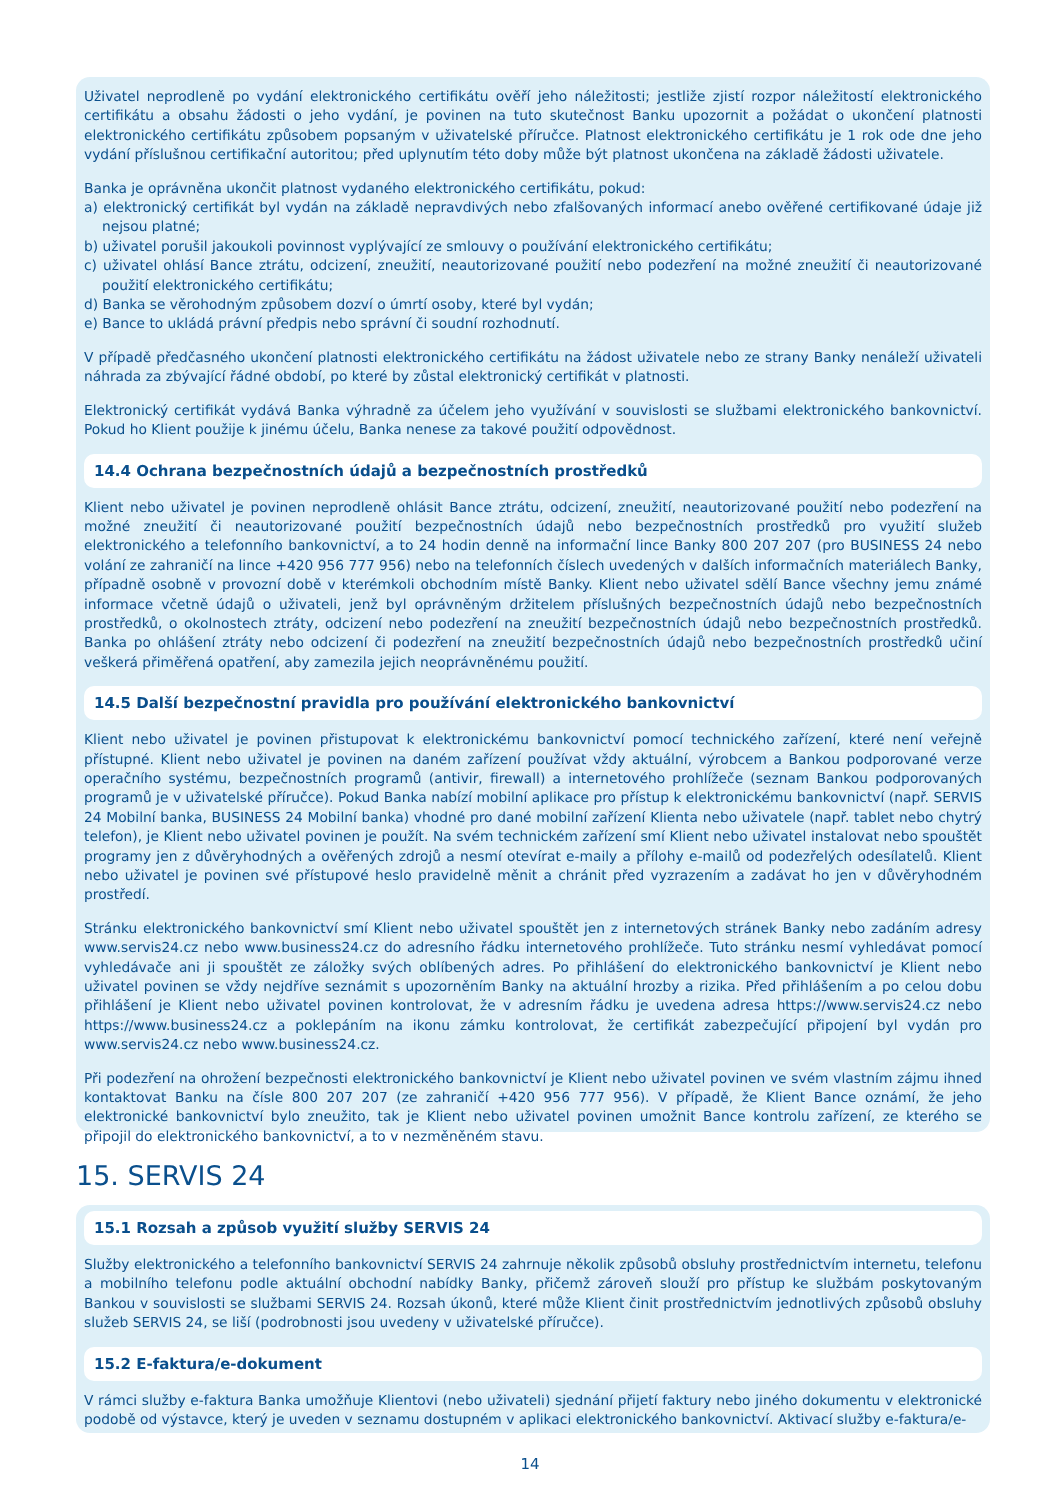Uživatel neprodleně po vydání elektronického certifikátu ověří jeho náležitosti; jestliže zjistí rozpor náležitostí elektronického certifikátu a obsahu žádosti o jeho vydání, je povinen na tuto skutečnost Banku upozornit a požádat o ukončení platnosti elektronického certifikátu způsobem popsaným v uživatelské příručce. Platnost elektronického certifikátu je 1 rok ode dne jeho vydání příslušnou certifikační autoritou; před uplynutím této doby může být platnost ukončena na základě žádosti uživatele.
Banka je oprávněna ukončit platnost vydaného elektronického certifikátu, pokud:
a) elektronický certifikát byl vydán na základě nepravdivých nebo zfalšovaných informací anebo ověřené certifikované údaje již nejsou platné;
b) uživatel porušil jakoukoli povinnost vyplývající ze smlouvy o používání elektronického certifikátu;
c) uživatel ohlásí Bance ztrátu, odcizení, zneužití, neautorizované použití nebo podezření na možné zneužití či neautorizované použití elektronického certifikátu;
d) Banka se věrohodným způsobem dozví o úmrtí osoby, které byl vydán;
e) Bance to ukládá právní předpis nebo správní či soudní rozhodnutí.
V případě předčasného ukončení platnosti elektronického certifikátu na žádost uživatele nebo ze strany Banky nenáleží uživateli náhrada za zbývající řádné období, po které by zůstal elektronický certifikát v platnosti.
Elektronický certifikát vydává Banka výhradně za účelem jeho využívání v souvislosti se službami elektronického bankovnictví. Pokud ho Klient použije k jinému účelu, Banka nenese za takové použití odpovědnost.
14.4 Ochrana bezpečnostních údajů a bezpečnostních prostředků
Klient nebo uživatel je povinen neprodleně ohlásit Bance ztrátu, odcizení, zneužití, neautorizované použití nebo podezření na možné zneužití či neautorizované použití bezpečnostních údajů nebo bezpečnostních prostředků pro využití služeb elektronického a telefonního bankovnictví, a to 24 hodin denně na informační lince Banky 800 207 207 (pro BUSINESS 24 nebo volání ze zahraničí na lince +420 956 777 956) nebo na telefonních číslech uvedených v dalších informačních materiálech Banky, případně osobně v provozní době v kterémkoli obchodním místě Banky. Klient nebo uživatel sdělí Bance všechny jemu známé informace včetně údajů o uživateli, jenž byl oprávněným držitelem příslušných bezpečnostních údajů nebo bezpečnostních prostředků, o okolnostech ztráty, odcizení nebo podezření na zneužití bezpečnostních údajů nebo bezpečnostních prostředků. Banka po ohlášení ztráty nebo odcizení či podezření na zneužití bezpečnostních údajů nebo bezpečnostních prostředků učiní veškerá přiměřená opatření, aby zamezila jejich neoprávněnému použití.
14.5 Další bezpečnostní pravidla pro používání elektronického bankovnictví
Klient nebo uživatel je povinen přistupovat k elektronickému bankovnictví pomocí technického zařízení, které není veřejně přístupné. Klient nebo uživatel je povinen na daném zařízení používat vždy aktuální, výrobcem a Bankou podporované verze operačního systému, bezpečnostních programů (antivir, firewall) a internetového prohlížeče (seznam Bankou podporovaných programů je v uživatelské příručce). Pokud Banka nabízí mobilní aplikace pro přístup k elektronickému bankovnictví (např. SERVIS 24 Mobilní banka, BUSINESS 24 Mobilní banka) vhodné pro dané mobilní zařízení Klienta nebo uživatele (např. tablet nebo chytrý telefon), je Klient nebo uživatel povinen je použít. Na svém technickém zařízení smí Klient nebo uživatel instalovat nebo spouštět programy jen z důvěryhodných a ověřených zdrojů a nesmí otevírat e-maily a přílohy e-mailů od podezřelých odesílatelů. Klient nebo uživatel je povinen své přístupové heslo pravidelně měnit a chránit před vyzrazením a zadávat ho jen v důvěryhodném prostředí.
Stránku elektronického bankovnictví smí Klient nebo uživatel spouštět jen z internetových stránek Banky nebo zadáním adresy www.servis24.cz nebo www.business24.cz do adresního řádku internetového prohlížeče. Tuto stránku nesmí vyhledávat pomocí vyhledávače ani ji spouštět ze záložky svých oblíbených adres. Po přihlášení do elektronického bankovnictví je Klient nebo uživatel povinen se vždy nejdříve seznámit s upozorněním Banky na aktuální hrozby a rizika. Před přihlášením a po celou dobu přihlášení je Klient nebo uživatel povinen kontrolovat, že v adresním řádku je uvedena adresa https://www.servis24.cz nebo https://www.business24.cz a poklepáním na ikonu zámku kontrolovat, že certifikát zabezpečující připojení byl vydán pro www.servis24.cz nebo www.business24.cz.
Při podezření na ohrožení bezpečnosti elektronického bankovnictví je Klient nebo uživatel povinen ve svém vlastním zájmu ihned kontaktovat Banku na čísle 800 207 207 (ze zahraničí +420 956 777 956). V případě, že Klient Bance oznámí, že jeho elektronické bankovnictví bylo zneužito, tak je Klient nebo uživatel povinen umožnit Bance kontrolu zařízení, ze kterého se připojil do elektronického bankovnictví, a to v nezměněném stavu.
15. SERVIS 24
15.1 Rozsah a způsob využití služby SERVIS 24
Služby elektronického a telefonního bankovnictví SERVIS 24 zahrnuje několik způsobů obsluhy prostřednictvím internetu, telefonu a mobilního telefonu podle aktuální obchodní nabídky Banky, přičemž zároveň slouží pro přístup ke službám poskytovaným Bankou v souvislosti se službami SERVIS 24. Rozsah úkonů, které může Klient činit prostřednictvím jednotlivých způsobů obsluhy služeb SERVIS 24, se liší (podrobnosti jsou uvedeny v uživatelské příručce).
15.2 E-faktura/e-dokument
V rámci služby e-faktura Banka umožňuje Klientovi (nebo uživateli) sjednání přijetí faktury nebo jiného dokumentu v elektronické podobě od výstavce, který je uveden v seznamu dostupném v aplikaci elektronického bankovnictví. Aktivací služby e-faktura/e-
14